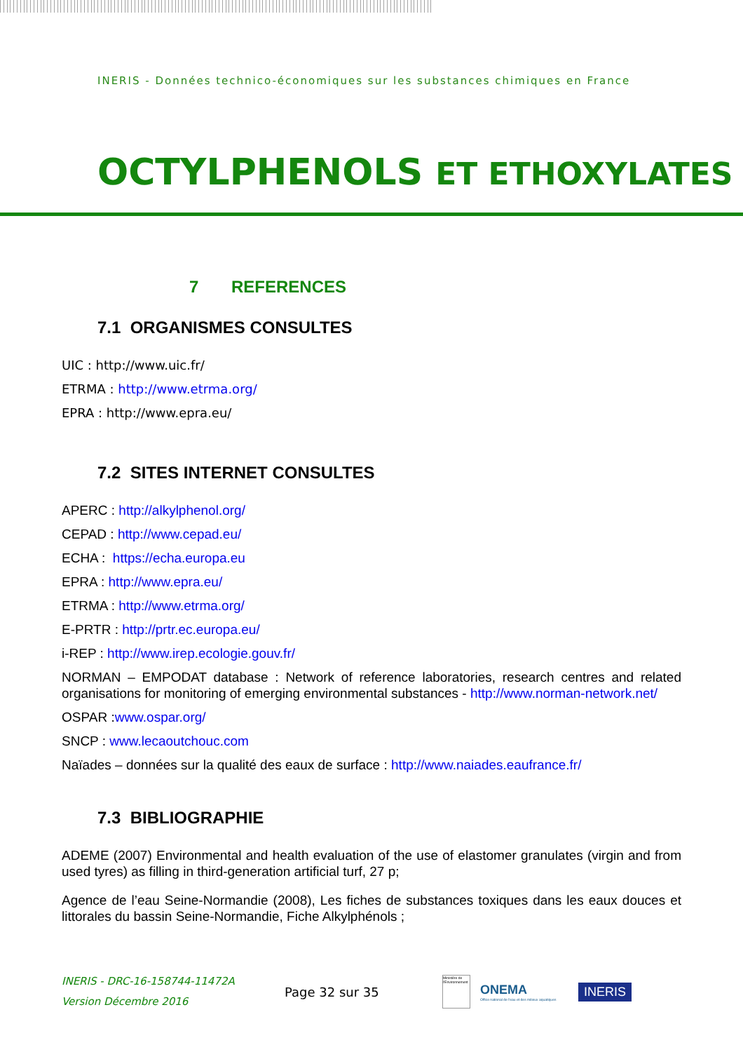INERIS - Données technico-économiques sur les substances chimiques en France
OCTYLPHENOLS ET ETHOXYLATES
7 REFERENCES
7.1 ORGANISMES CONSULTES
UIC : http://www.uic.fr/
ETRMA : http://www.etrma.org/
EPRA : http://www.epra.eu/
7.2 SITES INTERNET CONSULTES
APERC : http://alkylphenol.org/
CEPAD : http://www.cepad.eu/
ECHA : https://echa.europa.eu
EPRA : http://www.epra.eu/
ETRMA : http://www.etrma.org/
E-PRTR : http://prtr.ec.europa.eu/
i-REP : http://www.irep.ecologie.gouv.fr/
NORMAN – EMPODAT database : Network of reference laboratories, research centres and related organisations for monitoring of emerging environmental substances - http://www.norman-network.net/
OSPAR :www.ospar.org/
SNCP : www.lecaoutchouc.com
Naïades – données sur la qualité des eaux de surface : http://www.naiades.eaufrance.fr/
7.3 BIBLIOGRAPHIE
ADEME (2007) Environmental and health evaluation of the use of elastomer granulates (virgin and from used tyres) as filling in third-generation artificial turf, 27 p;
Agence de l’eau Seine-Normandie (2008), Les fiches de substances toxiques dans les eaux douces et littorales du bassin Seine-Normandie, Fiche Alkylphénols ;
INERIS - DRC-16-158744-11472A
Version Décembre 2016
Page 32 sur 35
Ministère de l'Environnement
ONEMA
Office national de l'eau et des milieux aquatiques
INERIS